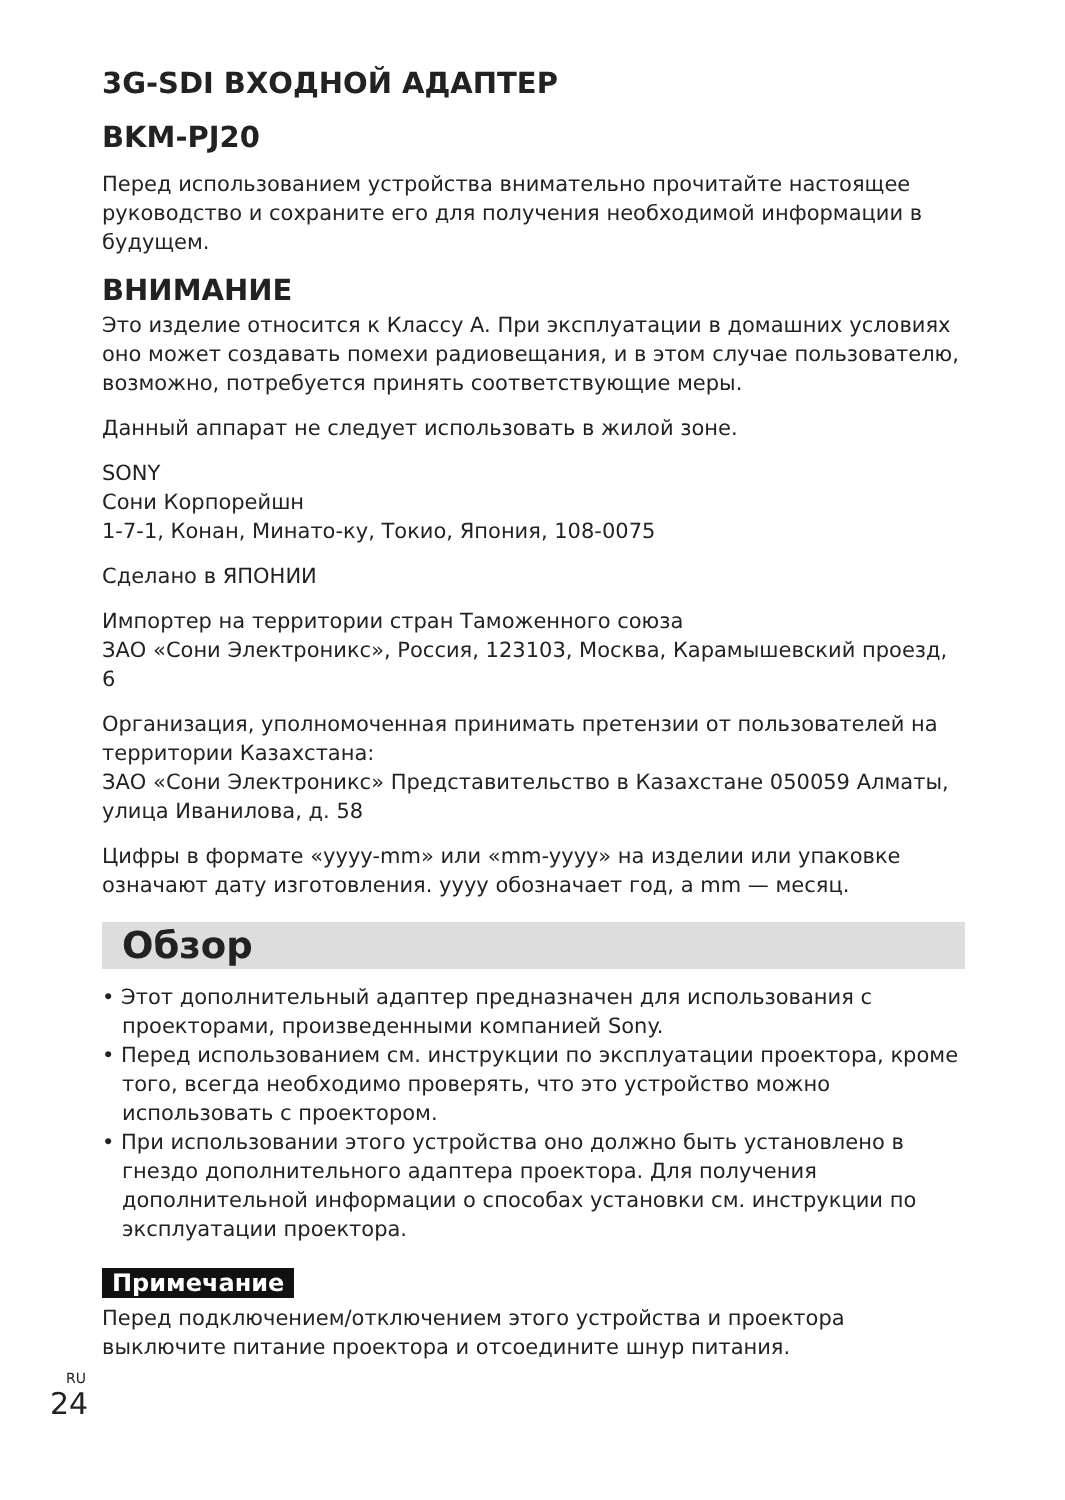3G-SDI ВХОДНОЙ АДАПТЕР
BKM-PJ20
Перед использованием устройства внимательно прочитайте настоящее руководство и сохраните его для получения необходимой информации в будущем.
ВНИМАНИЕ
Это изделие относится к Классу A. При эксплуатации в домашних условиях оно может создавать помехи радиовещания, и в этом случае пользователю, возможно, потребуется принять соответствующие меры.
Данный аппарат не следует использовать в жилой зоне.
SONY
Сони Корпорейшн
1-7-1, Конан, Минато-ку, Токио, Япония, 108-0075
Сделано в ЯПОНИИ
Импортер на территории стран Таможенного союза
ЗАО «Сони Электроникс», Россия, 123103, Москва, Карамышевский проезд, 6
Организация, уполномоченная принимать претензии от пользователей на территории Казахстана:
ЗАО «Сони Электроникс» Представительство в Казахстане 050059 Алматы, улица Иванилова, д. 58
Цифры в формате «yyyy-mm» или «mm-yyyy» на изделии или упаковке означают дату изготовления. yyyy обозначает год, а mm — месяц.
Обзор
• Этот дополнительный адаптер предназначен для использования с проекторами, произведенными компанией Sony.
• Перед использованием см. инструкции по эксплуатации проектора, кроме того, всегда необходимо проверять, что это устройство можно использовать с проектором.
• При использовании этого устройства оно должно быть установлено в гнездо дополнительного адаптера проектора. Для получения дополнительной информации о способах установки см. инструкции по эксплуатации проектора.
Примечание
Перед подключением/отключением этого устройства и проектора выключите питание проектора и отсоедините шнур питания.
RU
24